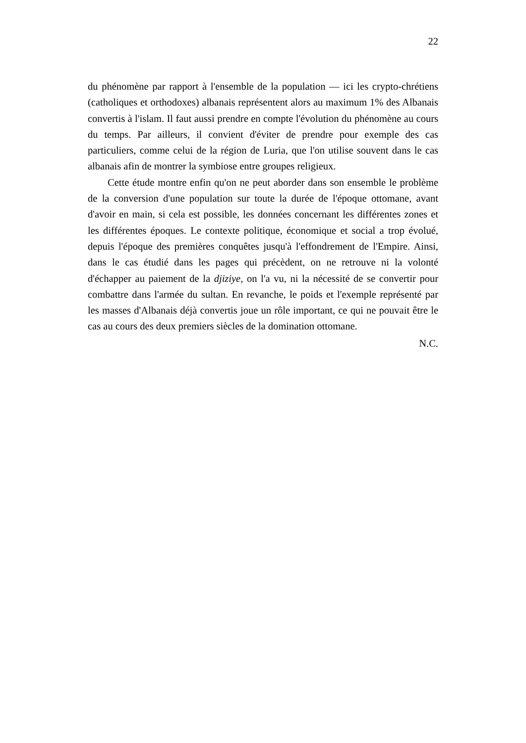22
du phénomène par rapport à l'ensemble de la population — ici les crypto-chrétiens (catholiques et orthodoxes) albanais représentent alors au maximum 1% des Albanais convertis à l'islam. Il faut aussi prendre en compte l'évolution du phénomène au cours du temps. Par ailleurs, il convient d'éviter de prendre pour exemple des cas particuliers, comme celui de la région de Luria, que l'on utilise souvent dans le cas albanais afin de montrer la symbiose entre groupes religieux.
Cette étude montre enfin qu'on ne peut aborder dans son ensemble le problème de la conversion d'une population sur toute la durée de l'époque ottomane, avant d'avoir en main, si cela est possible, les données concernant les différentes zones et les différentes époques. Le contexte politique, économique et social a trop évolué, depuis l'époque des premières conquêtes jusqu'à l'effondrement de l'Empire. Ainsi, dans le cas étudié dans les pages qui précèdent, on ne retrouve ni la volonté d'échapper au paiement de la djiziye, on l'a vu, ni la nécessité de se convertir pour combattre dans l'armée du sultan. En revanche, le poids et l'exemple représenté par les masses d'Albanais déjà convertis joue un rôle important, ce qui ne pouvait être le cas au cours des deux premiers siècles de la domination ottomane.
N.C.